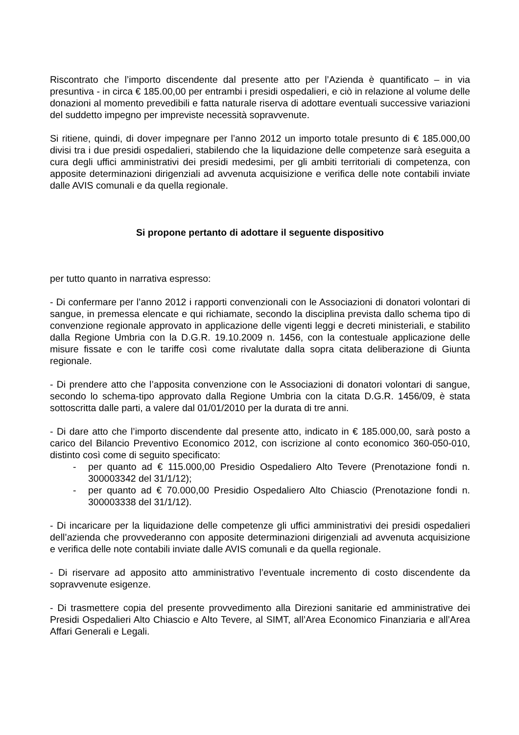Riscontrato che l’importo discendente dal presente atto per l’Azienda è quantificato – in via presuntiva - in circa € 185.00,00 per entrambi i presidi ospedalieri, e ciò in relazione al volume delle donazioni al momento prevedibili e fatta naturale riserva di adottare eventuali successive variazioni del suddetto impegno per impreviste necessità sopravvenute.
Si ritiene, quindi, di dover impegnare per l’anno 2012 un importo totale presunto di € 185.000,00 divisi tra i due presidi ospedalieri, stabilendo che la liquidazione delle competenze sarà eseguita a cura degli uffici amministrativi dei presidi medesimi, per gli ambiti territoriali di competenza, con apposite determinazioni dirigenziali ad avvenuta acquisizione e verifica delle note contabili inviate dalle AVIS comunali e da quella regionale.
Si propone pertanto di adottare il seguente dispositivo
per tutto quanto in narrativa espresso:
- Di confermare per l’anno 2012 i rapporti convenzionali con le Associazioni di donatori volontari di sangue, in premessa elencate e qui richiamate, secondo la disciplina prevista dallo schema tipo di convenzione regionale approvato in applicazione delle vigenti leggi e decreti ministeriali, e stabilito dalla Regione Umbria con la D.G.R. 19.10.2009 n. 1456, con la contestuale applicazione delle misure fissate e con le tariffe così come rivalutate dalla sopra citata deliberazione di Giunta regionale.
- Di prendere atto che l’apposita convenzione con le Associazioni di donatori volontari di sangue, secondo lo schema-tipo approvato dalla Regione Umbria con la citata D.G.R. 1456/09, è stata sottoscritta dalle parti, a valere dal 01/01/2010 per la durata di tre anni.
- Di dare atto che l’importo discendente dal presente atto, indicato in € 185.000,00, sarà posto a carico del Bilancio Preventivo Economico 2012, con iscrizione al conto economico 360-050-010, distinto così come di seguito specificato:
- per quanto ad € 115.000,00 Presidio Ospedaliero Alto Tevere (Prenotazione fondi n. 300003342 del 31/1/12);
- per quanto ad € 70.000,00 Presidio Ospedaliero Alto Chiascio (Prenotazione fondi n. 300003338 del 31/1/12).
- Di incaricare per la liquidazione delle competenze gli uffici amministrativi dei presidi ospedalieri dell’azienda che provvederanno con apposite determinazioni dirigenziali ad avvenuta acquisizione e verifica delle note contabili inviate dalle AVIS comunali e da quella regionale.
- Di riservare ad apposito atto amministrativo l’eventuale incremento di costo discendente da sopravvenute esigenze.
- Di trasmettere copia del presente provvedimento alla Direzioni sanitarie ed amministrative dei Presidi Ospedalieri Alto Chiascio e Alto Tevere, al SIMT, all’Area Economico Finanziaria e all’Area Affari Generali e Legali.